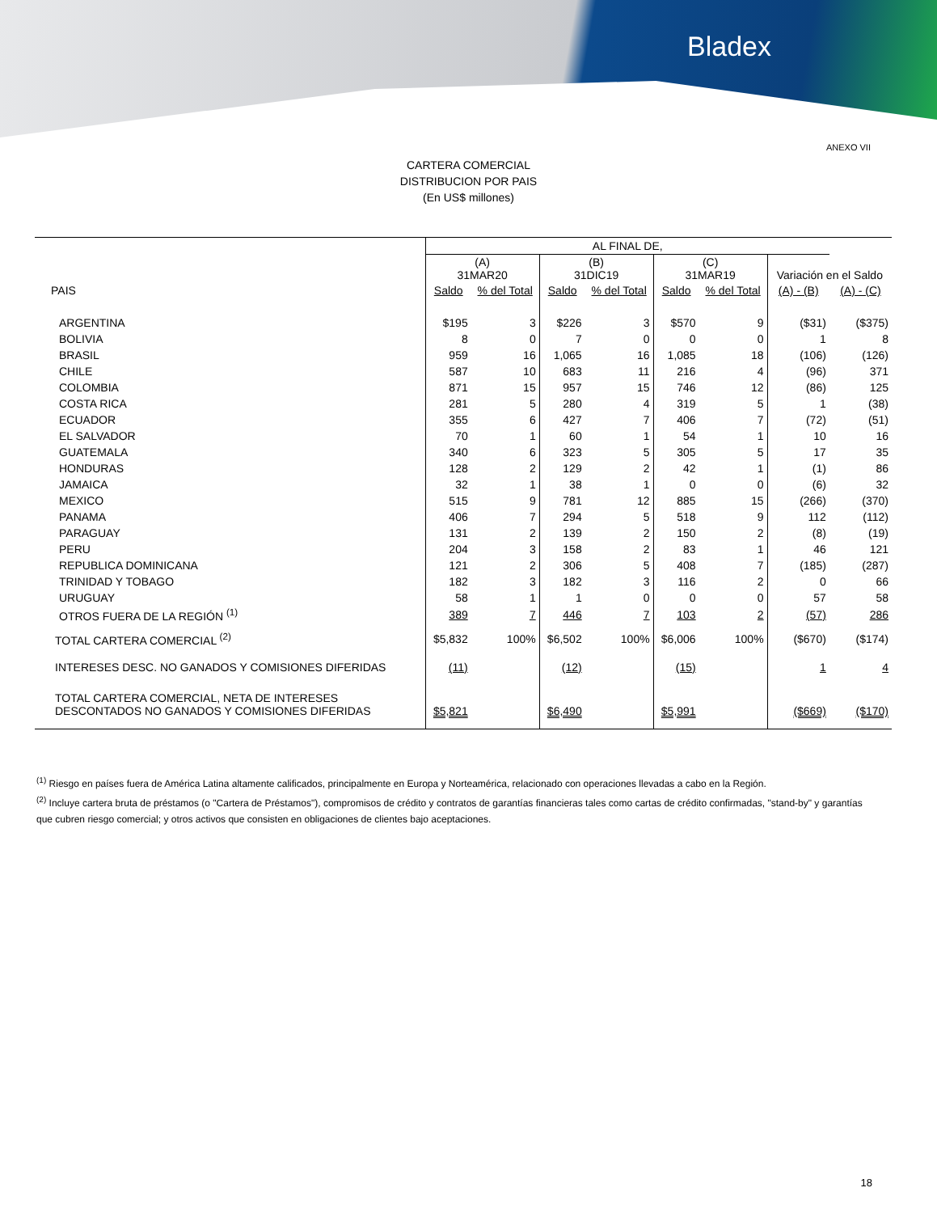Bladex
ANEXO VII
CARTERA COMERCIAL
DISTRIBUCION POR PAIS
(En US$ millones)
| | AL FINAL DE, | | | | | | | |
| --- | --- | --- | --- | --- | --- | --- | --- | --- |
| | (A) 31MAR20 | | (B) 31DIC19 | | (C) 31MAR19 | | Variación en el Saldo | |
| PAIS | Saldo | % del Total | Saldo | % del Total | Saldo | % del Total | (A) - (B) | (A) - (C) |
| ARGENTINA | $195 | 3 | $226 | 3 | $570 | 9 | ($31) | ($375) |
| BOLIVIA | 8 | 0 | 7 | 0 | 0 | 0 | 1 | 8 |
| BRASIL | 959 | 16 | 1,065 | 16 | 1,085 | 18 | (106) | (126) |
| CHILE | 587 | 10 | 683 | 11 | 216 | 4 | (96) | 371 |
| COLOMBIA | 871 | 15 | 957 | 15 | 746 | 12 | (86) | 125 |
| COSTA RICA | 281 | 5 | 280 | 4 | 319 | 5 | 1 | (38) |
| ECUADOR | 355 | 6 | 427 | 7 | 406 | 7 | (72) | (51) |
| EL SALVADOR | 70 | 1 | 60 | 1 | 54 | 1 | 10 | 16 |
| GUATEMALA | 340 | 6 | 323 | 5 | 305 | 5 | 17 | 35 |
| HONDURAS | 128 | 2 | 129 | 2 | 42 | 1 | (1) | 86 |
| JAMAICA | 32 | 1 | 38 | 1 | 0 | 0 | (6) | 32 |
| MEXICO | 515 | 9 | 781 | 12 | 885 | 15 | (266) | (370) |
| PANAMA | 406 | 7 | 294 | 5 | 518 | 9 | 112 | (112) |
| PARAGUAY | 131 | 2 | 139 | 2 | 150 | 2 | (8) | (19) |
| PERU | 204 | 3 | 158 | 2 | 83 | 1 | 46 | 121 |
| REPUBLICA DOMINICANA | 121 | 2 | 306 | 5 | 408 | 7 | (185) | (287) |
| TRINIDAD Y TOBAGO | 182 | 3 | 182 | 3 | 116 | 2 | 0 | 66 |
| URUGUAY | 58 | 1 | 1 | 0 | 0 | 0 | 57 | 58 |
| OTROS FUERA DE LA REGIÓN <sup>(1)</sup> | 389 | 7 | 446 | 7 | 103 | 2 | (57) | 286 |
| TOTAL CARTERA COMERCIAL <sup>(2)</sup> | $5,832 | 100% | $6,502 | 100% | $6,006 | 100% | ($670) | ($174) |
| INTERESES DESC. NO GANADOS Y COMISIONES DIFERIDAS | (11) | | (12) | | (15) | | 1 | 4 |
| TOTAL CARTERA COMERCIAL, NETA DE INTERESES DESCONTADOS NO GANADOS Y COMISIONES DIFERIDAS | $5,821 | | $6,490 | | $5,991 | | ($669) | ($170) |
<sup>(1)</sup> Riesgo en países fuera de América Latina altamente calificados, principalmente en Europa y Norteamérica, relacionado con operaciones llevadas a cabo en la Región.
<sup>(2)</sup> Incluye cartera bruta de préstamos (o "Cartera de Préstamos"), compromisos de crédito y contratos de garantías financieras tales como cartas de crédito confirmadas, "stand-by" y garantías que cubren riesgo comercial; y otros activos que consisten en obligaciones de clientes bajo aceptaciones.
18